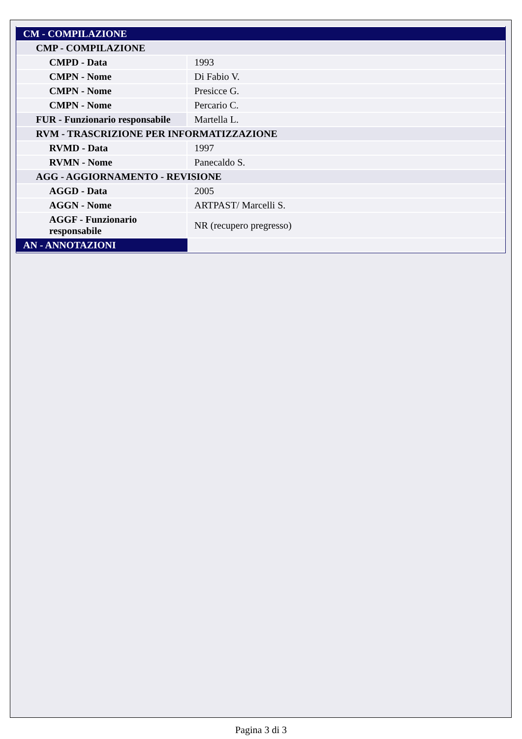| CM - COMPILAZIONE | |
| CMP - COMPILAZIONE | |
| CMPD - Data | 1993 |
| CMPN - Nome | Di Fabio V. |
| CMPN - Nome | Presicce G. |
| CMPN - Nome | Percario C. |
| FUR - Funzionario responsabile | Martella L. |
| RVM - TRASCRIZIONE PER INFORMATIZZAZIONE | |
| RVMD - Data | 1997 |
| RVMN - Nome | Panecaldo S. |
| AGG - AGGIORNAMENTO - REVISIONE | |
| AGGD - Data | 2005 |
| AGGN - Nome | ARTPAST/ Marcelli S. |
| AGGF - Funzionario responsabile | NR (recupero pregresso) |
| AN - ANNOTAZIONI | |
Pagina 3 di 3